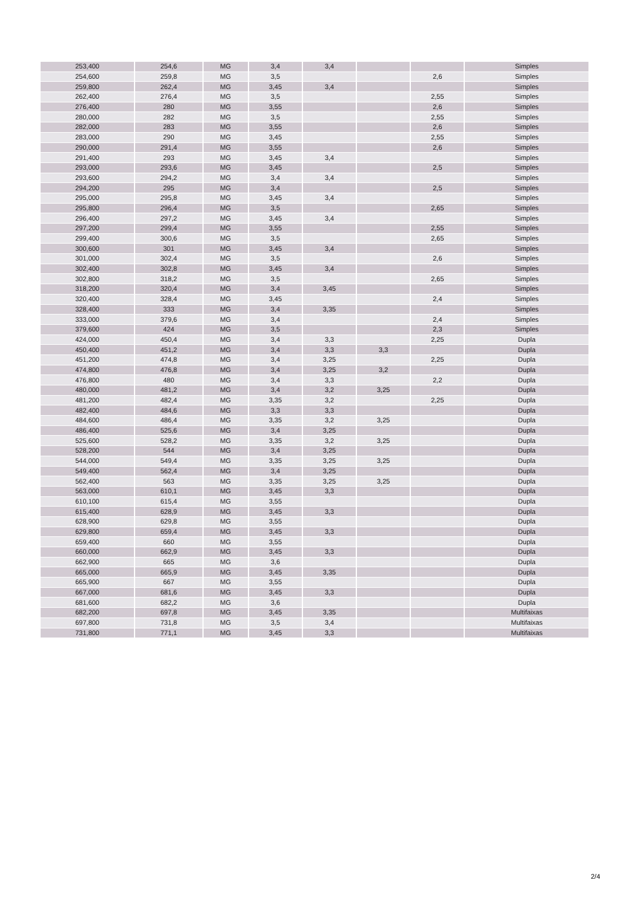| 253,400 | 254,6 | MG | 3,4 | 3,4 | | | Simples |
| 254,600 | 259,8 | MG | 3,5 | | | 2,6 | Simples |
| 259,800 | 262,4 | MG | 3,45 | 3,4 | | | Simples |
| 262,400 | 276,4 | MG | 3,5 | | | 2,55 | Simples |
| 276,400 | 280 | MG | 3,55 | | | 2,6 | Simples |
| 280,000 | 282 | MG | 3,5 | | | 2,55 | Simples |
| 282,000 | 283 | MG | 3,55 | | | 2,6 | Simples |
| 283,000 | 290 | MG | 3,45 | | | 2,55 | Simples |
| 290,000 | 291,4 | MG | 3,55 | | | 2,6 | Simples |
| 291,400 | 293 | MG | 3,45 | 3,4 | | | Simples |
| 293,000 | 293,6 | MG | 3,45 | | | 2,5 | Simples |
| 293,600 | 294,2 | MG | 3,4 | 3,4 | | | Simples |
| 294,200 | 295 | MG | 3,4 | | | 2,5 | Simples |
| 295,000 | 295,8 | MG | 3,45 | 3,4 | | | Simples |
| 295,800 | 296,4 | MG | 3,5 | | | 2,65 | Simples |
| 296,400 | 297,2 | MG | 3,45 | 3,4 | | | Simples |
| 297,200 | 299,4 | MG | 3,55 | | | 2,55 | Simples |
| 299,400 | 300,6 | MG | 3,5 | | | 2,65 | Simples |
| 300,600 | 301 | MG | 3,45 | 3,4 | | | Simples |
| 301,000 | 302,4 | MG | 3,5 | | | 2,6 | Simples |
| 302,400 | 302,8 | MG | 3,45 | 3,4 | | | Simples |
| 302,800 | 318,2 | MG | 3,5 | | | 2,65 | Simples |
| 318,200 | 320,4 | MG | 3,4 | 3,45 | | | Simples |
| 320,400 | 328,4 | MG | 3,45 | | | 2,4 | Simples |
| 328,400 | 333 | MG | 3,4 | 3,35 | | | Simples |
| 333,000 | 379,6 | MG | 3,4 | | | 2,4 | Simples |
| 379,600 | 424 | MG | 3,5 | | | 2,3 | Simples |
| 424,000 | 450,4 | MG | 3,4 | 3,3 | | 2,25 | Dupla |
| 450,400 | 451,2 | MG | 3,4 | 3,3 | 3,3 | | Dupla |
| 451,200 | 474,8 | MG | 3,4 | 3,25 | | 2,25 | Dupla |
| 474,800 | 476,8 | MG | 3,4 | 3,25 | 3,2 | | Dupla |
| 476,800 | 480 | MG | 3,4 | 3,3 | | 2,2 | Dupla |
| 480,000 | 481,2 | MG | 3,4 | 3,2 | 3,25 | | Dupla |
| 481,200 | 482,4 | MG | 3,35 | 3,2 | | 2,25 | Dupla |
| 482,400 | 484,6 | MG | 3,3 | 3,3 | | | Dupla |
| 484,600 | 486,4 | MG | 3,35 | 3,2 | 3,25 | | Dupla |
| 486,400 | 525,6 | MG | 3,4 | 3,25 | | | Dupla |
| 525,600 | 528,2 | MG | 3,35 | 3,2 | 3,25 | | Dupla |
| 528,200 | 544 | MG | 3,4 | 3,25 | | | Dupla |
| 544,000 | 549,4 | MG | 3,35 | 3,25 | 3,25 | | Dupla |
| 549,400 | 562,4 | MG | 3,4 | 3,25 | | | Dupla |
| 562,400 | 563 | MG | 3,35 | 3,25 | 3,25 | | Dupla |
| 563,000 | 610,1 | MG | 3,45 | 3,3 | | | Dupla |
| 610,100 | 615,4 | MG | 3,55 | | | | Dupla |
| 615,400 | 628,9 | MG | 3,45 | 3,3 | | | Dupla |
| 628,900 | 629,8 | MG | 3,55 | | | | Dupla |
| 629,800 | 659,4 | MG | 3,45 | 3,3 | | | Dupla |
| 659,400 | 660 | MG | 3,55 | | | | Dupla |
| 660,000 | 662,9 | MG | 3,45 | 3,3 | | | Dupla |
| 662,900 | 665 | MG | 3,6 | | | | Dupla |
| 665,000 | 665,9 | MG | 3,45 | 3,35 | | | Dupla |
| 665,900 | 667 | MG | 3,55 | | | | Dupla |
| 667,000 | 681,6 | MG | 3,45 | 3,3 | | | Dupla |
| 681,600 | 682,2 | MG | 3,6 | | | | Dupla |
| 682,200 | 697,8 | MG | 3,45 | 3,35 | | | Multifaixas |
| 697,800 | 731,8 | MG | 3,5 | 3,4 | | | Multifaixas |
| 731,800 | 771,1 | MG | 3,45 | 3,3 | | | Multifaixas |
2/4